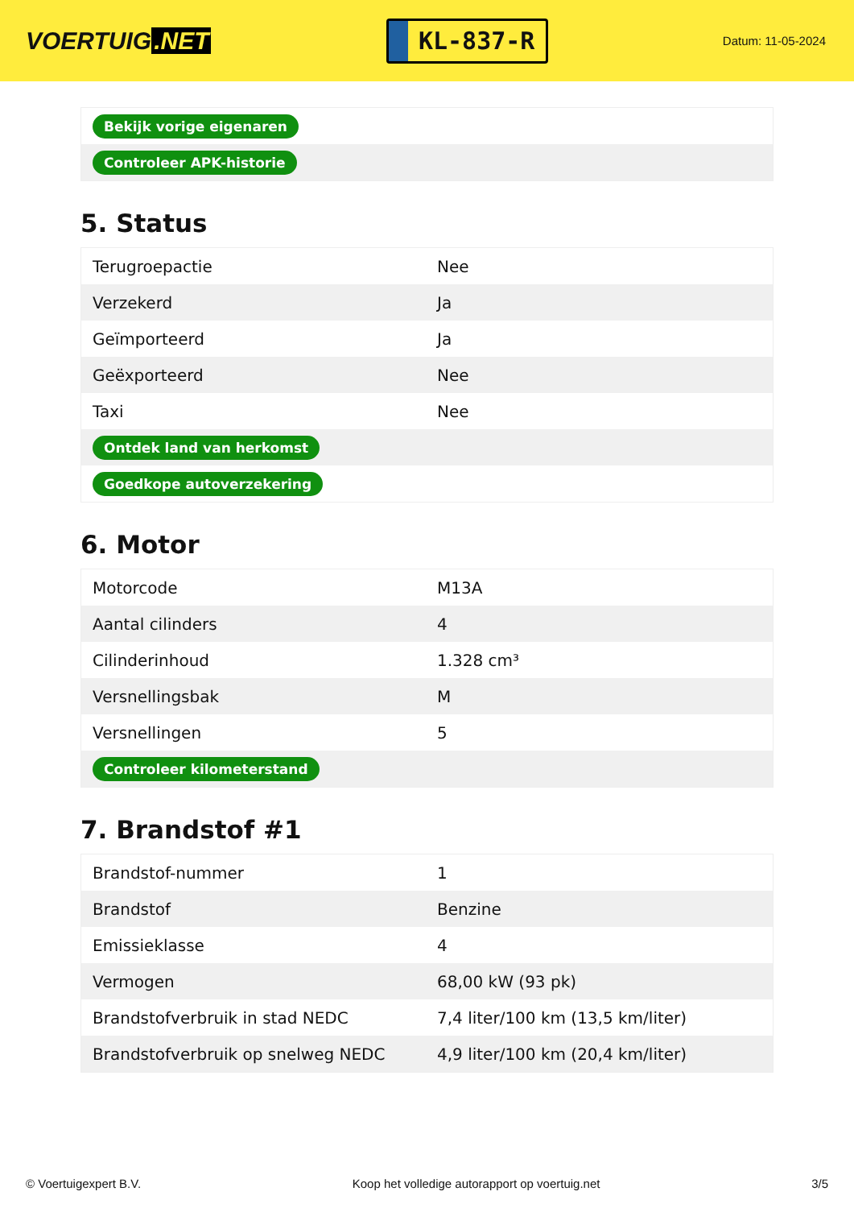VOERTUIG.NET
KL-837-R
Datum: 11-05-2024
| Bekijk vorige eigenaren |
| Controleer APK-historie |
5. Status
| Terugroepactie | Nee |
| Verzekerd | Ja |
| Geïmporteerd | Ja |
| Geëxporteerd | Nee |
| Taxi | Nee |
| Ontdek land van herkomst | |
| Goedkope autoverzekering | |
6. Motor
| Motorcode | M13A |
| Aantal cilinders | 4 |
| Cilinderinhoud | 1.328 cm³ |
| Versnellingsbak | M |
| Versnellingen | 5 |
| Controleer kilometerstand | |
7. Brandstof #1
| Brandstof-nummer | 1 |
| Brandstof | Benzine |
| Emissieklasse | 4 |
| Vermogen | 68,00 kW (93 pk) |
| Brandstofverbruik in stad NEDC | 7,4 liter/100 km (13,5 km/liter) |
| Brandstofverbruik op snelweg NEDC | 4,9 liter/100 km (20,4 km/liter) |
© Voertuigexpert B.V. Koop het volledige autorapport op voertuig.net 3/5